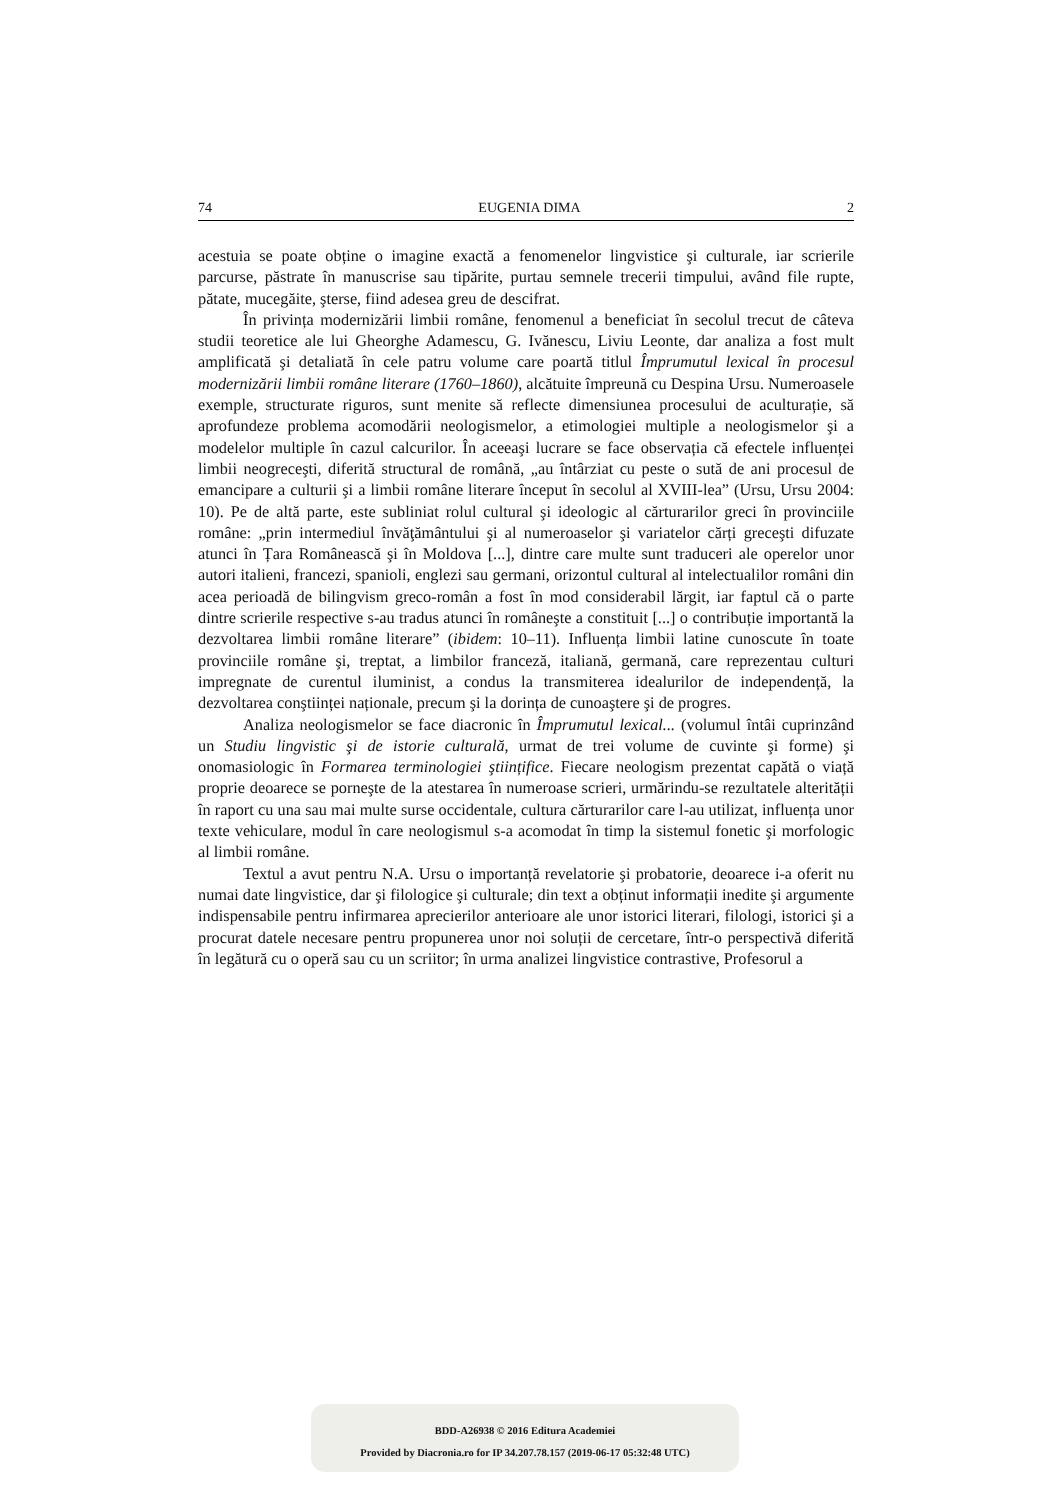74 EUGENIA DIMA 2
acestuia se poate obține o imagine exactă a fenomenelor lingvistice şi culturale, iar scrierile parcurse, păstrate în manuscrise sau tipărite, purtau semnele trecerii timpului, având file rupte, pătate, mucegăite, şterse, fiind adesea greu de descifrat.
În privința modernizării limbii române, fenomenul a beneficiat în secolul trecut de câteva studii teoretice ale lui Gheorghe Adamescu, G. Ivănescu, Liviu Leonte, dar analiza a fost mult amplificată şi detaliată în cele patru volume care poartă titlul Împrumutul lexical în procesul modernizării limbii române literare (1760–1860), alcătuite împreună cu Despina Ursu. Numeroasele exemple, structurate riguros, sunt menite să reflecte dimensiunea procesului de aculturație, să aprofundeze problema acomodării neologismelor, a etimologiei multiple a neologismelor şi a modelelor multiple în cazul calcurilor. În aceeaşi lucrare se face observația că efectele influenței limbii neogreceşti, diferită structural de română, „au întârziat cu peste o sută de ani procesul de emancipare a culturii şi a limbii române literare început în secolul al XVIII-lea” (Ursu, Ursu 2004: 10). Pe de altă parte, este subliniat rolul cultural şi ideologic al cărturarilor greci în provinciile române: „prin intermediul învăţământului şi al numeroaselor şi variatelor cărți greceşti difuzate atunci în Țara Românească şi în Moldova [...], dintre care multe sunt traduceri ale operelor unor autori italieni, francezi, spanioli, englezi sau germani, orizontul cultural al intelectualilor români din acea perioadă de bilingvism greco-român a fost în mod considerabil lărgit, iar faptul că o parte dintre scrierile respective s-au tradus atunci în româneşte a constituit [...] o contribuție importantă la dezvoltarea limbii române literare” (ibidem: 10–11). Influența limbii latine cunoscute în toate provinciile române şi, treptat, a limbilor franceză, italiană, germană, care reprezentau culturi impregnate de curentul iluminist, a condus la transmiterea idealurilor de independență, la dezvoltarea conştiinței naționale, precum şi la dorința de cunoaştere şi de progres.
Analiza neologismelor se face diacronic în Împrumutul lexical... (volumul întâi cuprinzând un Studiu lingvistic şi de istorie culturală, urmat de trei volume de cuvinte şi forme) şi onomasiologic în Formarea terminologiei ştiințifice. Fiecare neologism prezentat capătă o viață proprie deoarece se porneşte de la atestarea în numeroase scrieri, urmărindu-se rezultatele alterității în raport cu una sau mai multe surse occidentale, cultura cărturarilor care l-au utilizat, influența unor texte vehiculare, modul în care neologismul s-a acomodat în timp la sistemul fonetic şi morfologic al limbii române.
Textul a avut pentru N.A. Ursu o importanță revelatorie şi probatorie, deoarece i-a oferit nu numai date lingvistice, dar şi filologice şi culturale; din text a obținut informații inedite şi argumente indispensabile pentru infirmarea aprecierilor anterioare ale unor istorici literari, filologi, istorici şi a procurat datele necesare pentru propunerea unor noi soluții de cercetare, într-o perspectivă diferită în legătură cu o operă sau cu un scriitor; în urma analizei lingvistice contrastive, Profesorul a
BDD-A26938 © 2016 Editura Academiei
Provided by Diacronia.ro for IP 34.207.78.157 (2019-06-17 05:32:48 UTC)